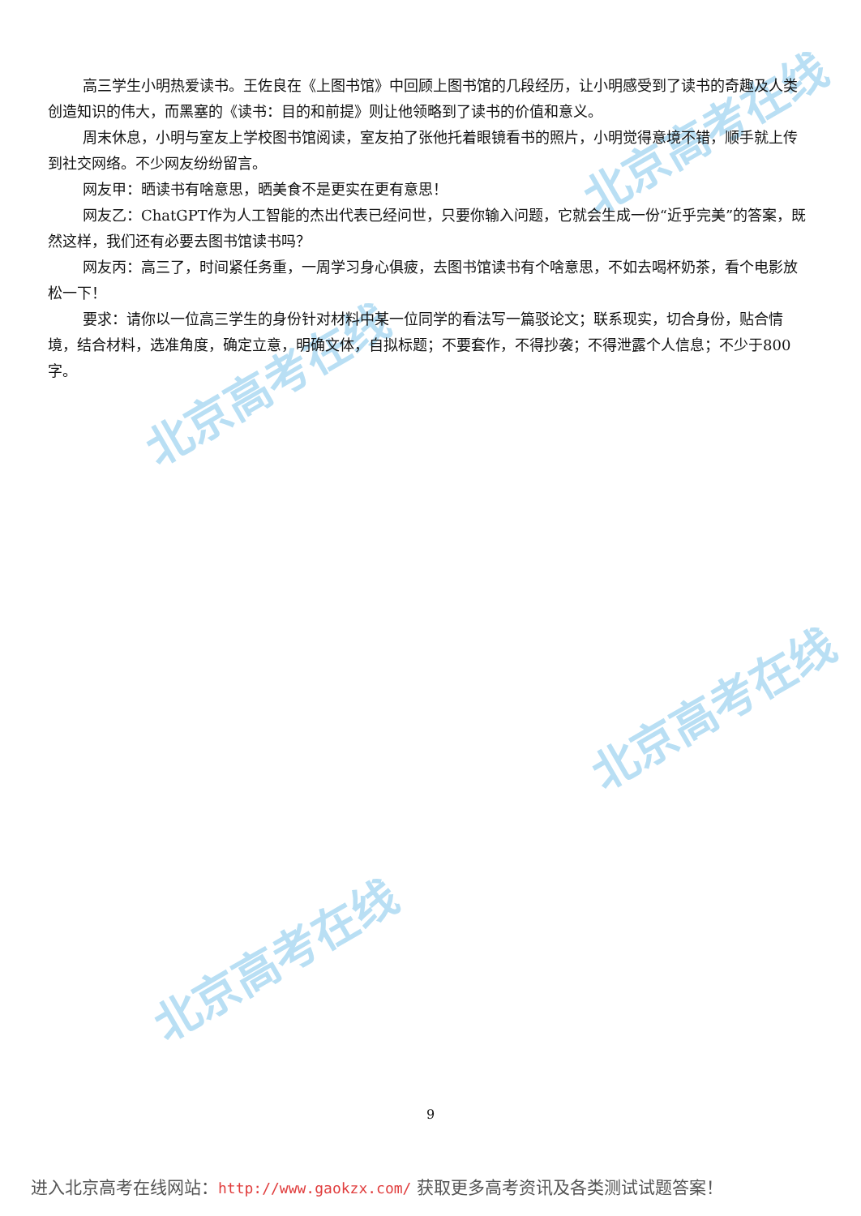北京高考在线
北京高考在线
北京高考在线
北京高考在线
高三学生小明热爱读书。王佐良在《上图书馆》中回顾上图书馆的几段经历，让小明感受到了读书的奇趣及人类创造知识的伟大，而黑塞的《读书：目的和前提》则让他领略到了读书的价值和意义。
周末休息，小明与室友上学校图书馆阅读，室友拍了张他托着眼镜看书的照片，小明觉得意境不错，顺手就上传到社交网络。不少网友纷纷留言。
网友甲：晒读书有啥意思，晒美食不是更实在更有意思！
网友乙：ChatGPT作为人工智能的杰出代表已经问世，只要你输入问题，它就会生成一份“近乎完美”的答案，既然这样，我们还有必要去图书馆读书吗？
网友丙：高三了，时间紧任务重，一周学习身心俱疲，去图书馆读书有个啥意思，不如去喝杯奶茶，看个电影放松一下！
要求：请你以一位高三学生的身份针对材料中某一位同学的看法写一篇驳论文；联系现实，切合身份，贴合情境，结合材料，选准角度，确定立意，明确文体，自拟标题；不要套作，不得抄袭；不得泄露个人信息；不少于800字。
9
进入北京高考在线网站：http://www.gaokzx.com/ 获取更多高考资讯及各类测试试题答案！